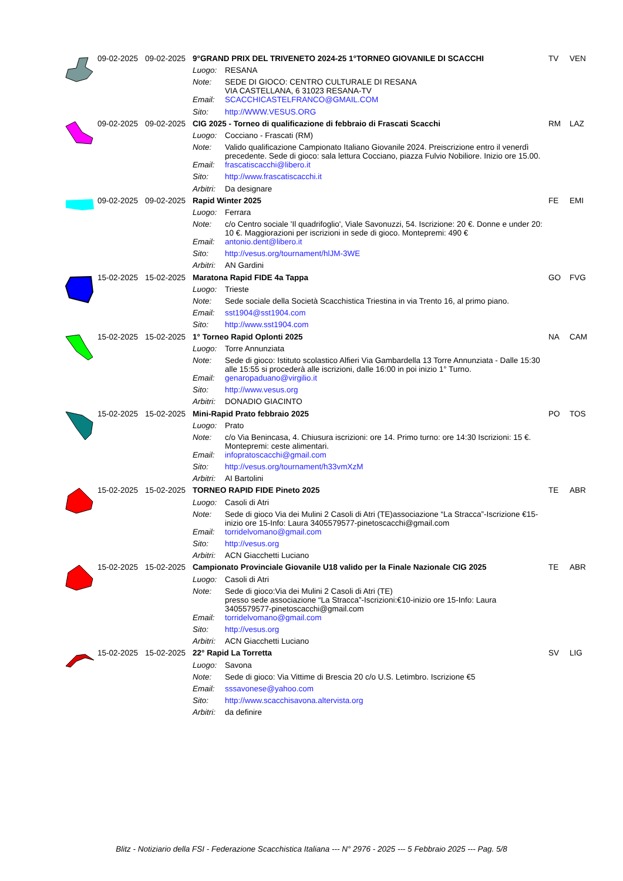| | 09-02-2025 | 09-02-2025 | 9°GRAND PRIX DEL TRIVENETO 2024-25 1°TORNEO GIOVANILE DI SCACCHI | | TV | VEN |
| | | | Luogo: | RESANA | | |
| | | | Note: | SEDE DI GIOCO: CENTRO CULTURALE DI RESANA VIA CASTELLANA, 6 31023 RESANA-TV | | |
| | | | Email: | SCACCHICASTELFRANCO@GMAIL.COM | | |
| | | | Sito: | http://WWW.VESUS.ORG | | |
| | 09-02-2025 | 09-02-2025 | CIG 2025 - Torneo di qualificazione di febbraio di Frascati Scacchi | | RM | LAZ |
| | | | Luogo: | Cocciano - Frascati (RM) | | |
| | | | Note: | Valido qualificazione Campionato Italiano Giovanile 2024. Preiscrizione entro il venerdì precedente. Sede di gioco: sala lettura Cocciano, piazza Fulvio Nobiliore. Inizio ore 15.00. | | |
| | | | Email: | frascatiscacchi@libero.it | | |
| | | | Sito: | http://www.frascatiscacchi.it | | |
| | | | Arbitri: | Da designare | | |
| | 09-02-2025 | 09-02-2025 | Rapid Winter 2025 | | FE | EMI |
| | | | Luogo: | Ferrara | | |
| | | | Note: | c/o Centro sociale 'Il quadrifoglio', Viale Savonuzzi, 54. Iscrizione: 20 €. Donne e under 20: 10 €. Maggiorazioni per iscrizioni in sede di gioco. Montepremi: 490 € | | |
| | | | Email: | antonio.dent@libero.it | | |
| | | | Sito: | http://vesus.org/tournament/hlJM-3WE | | |
| | | | Arbitri: | AN Gardini | | |
| | 15-02-2025 | 15-02-2025 | Maratona Rapid FIDE 4a Tappa | | GO | FVG |
| | | | Luogo: | Trieste | | |
| | | | Note: | Sede sociale della Società Scacchistica Triestina in via Trento 16, al primo piano. | | |
| | | | Email: | sst1904@sst1904.com | | |
| | | | Sito: | http://www.sst1904.com | | |
| | 15-02-2025 | 15-02-2025 | 1° Torneo Rapid Oplonti 2025 | | NA | CAM |
| | | | Luogo: | Torre Annunziata | | |
| | | | Note: | Sede di gioco: Istituto scolastico Alfieri Via Gambardella 13 Torre Annunziata - Dalle 15:30 alle 15:55 si procederà alle iscrizioni, dalle 16:00 in poi inizio 1° Turno. | | |
| | | | Email: | genaropaduano@virgilio.it | | |
| | | | Sito: | http://www.vesus.org | | |
| | | | Arbitri: | DONADIO GIACINTO | | |
| | 15-02-2025 | 15-02-2025 | Mini-Rapid Prato febbraio 2025 | | PO | TOS |
| | | | Luogo: | Prato | | |
| | | | Note: | c/o Via Benincasa, 4. Chiusura iscrizioni: ore 14. Primo turno: ore 14:30 Iscrizioni: 15 €. Montepremi: ceste alimentari. | | |
| | | | Email: | infopratoscacchi@gmail.com | | |
| | | | Sito: | http://vesus.org/tournament/h33vmXzM | | |
| | | | Arbitri: | AI Bartolini | | |
| | 15-02-2025 | 15-02-2025 | TORNEO RAPID FIDE Pineto 2025 | | TE | ABR |
| | | | Luogo: | Casoli di Atri | | |
| | | | Note: | Sede di gioco Via dei Mulini 2 Casoli di Atri (TE)associazione “La Stracca”-Iscrizione €15-inizio ore 15-Info: Laura 3405579577-pinetoscacchi@gmail.com | | |
| | | | Email: | torridelvomano@gmail.com | | |
| | | | Sito: | http://vesus.org | | |
| | | | Arbitri: | ACN Giacchetti Luciano | | |
| | 15-02-2025 | 15-02-2025 | Campionato Provinciale Giovanile U18 valido per la Finale Nazionale CIG 2025 | | TE | ABR |
| | | | Luogo: | Casoli di Atri | | |
| | | | Note: | Sede di gioco:Via dei Mulini 2 Casoli di Atri (TE) presso sede associazione “La Stracca”-Iscrizioni:€10-inizio ore 15-Info: Laura 3405579577-pinetoscacchi@gmail.com | | |
| | | | Email: | torridelvomano@gmail.com | | |
| | | | Sito: | http://vesus.org | | |
| | | | Arbitri: | ACN Giacchetti Luciano | | |
| | 15-02-2025 | 15-02-2025 | 22° Rapid La Torretta | | SV | LIG |
| | | | Luogo: | Savona | | |
| | | | Note: | Sede di gioco: Via Vittime di Brescia 20 c/o U.S. Letimbro. Iscrizione €5 | | |
| | | | Email: | sssavonese@yahoo.com | | |
| | | | Sito: | http://www.scacchisavona.altervista.org | | |
| | | | Arbitri: | da definire | | |
Blitz - Notiziario della FSI - Federazione Scacchistica Italiana --- N° 2976 - 2025 --- 5 Febbraio 2025 --- Pag. 5/8